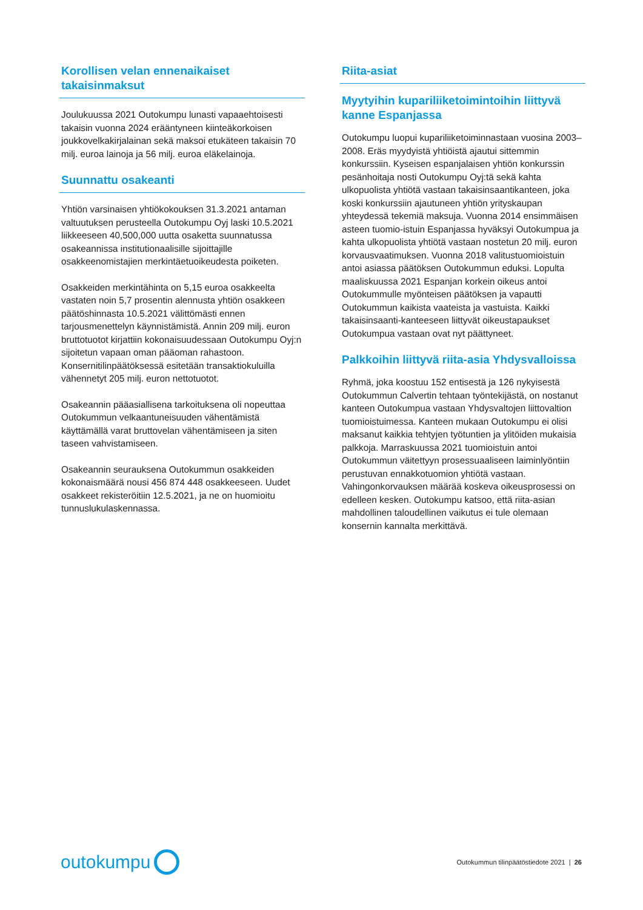Korollisen velan ennenaikaiset takaisinmaksut
Joulukuussa 2021 Outokumpu lunasti vapaaehtoisesti takaisin vuonna 2024 erääntyneen kiinteäkorkoisen joukkovelkakirjalainan sekä maksoi etukäteen takaisin 70 milj. euroa lainoja ja 56 milj. euroa eläkelainoja.
Suunnattu osakeanti
Yhtiön varsinaisen yhtiökokouksen 31.3.2021 antaman valtuutuksen perusteella Outokumpu Oyj laski 10.5.2021 liikkeeseen 40,500,000 uutta osaketta suunnatussa osakeannissa institutionaalisille sijoittajille osakkeenomistajien merkintäetuoikeudesta poiketen.
Osakkeiden merkintähinta on 5,15 euroa osakkeelta vastaten noin 5,7 prosentin alennusta yhtiön osakkeen päätöshinnasta 10.5.2021 välittömästi ennen tarjousmenettelyn käynnistämistä. Annin 209 milj. euron bruttotuotot kirjattiin kokonaisuudessaan Outokumpu Oyj:n sijoitetun vapaan oman pääoman rahastoon. Konsernitilinpäätöksessä esitetään transaktiokuluilla vähennetyt 205 milj. euron nettotuotot.
Osakeannin pääasiallisena tarkoituksena oli nopeuttaa Outokummun velkaantuneisuuden vähentämistä käyttämällä varat bruttovelan vähentämiseen ja siten taseen vahvistamiseen.
Osakeannin seurauksena Outokummun osakkeiden kokonaismäärä nousi 456 874 448 osakkeeseen. Uudet osakkeet rekisteröitiin 12.5.2021, ja ne on huomioitu tunnuslukulaskennassa.
Riita-asiat
Myytyihin kupariliiketoimintoihin liittyvä kanne Espanjassa
Outokumpu luopui kupariliiketoiminnastaan vuosina 2003–2008. Eräs myydyistä yhtiöistä ajautui sittemmin konkurssiin. Kyseisen espanjalaisen yhtiön konkurssin pesänhoitaja nosti Outokumpu Oyj:tä sekä kahta ulkopuolista yhtiötä vastaan takaisinsaantikanteen, joka koski konkurssiin ajautuneen yhtiön yrityskaupan yhteydessä tekemiä maksuja. Vuonna 2014 ensimmäisen asteen tuomio-istuin Espanjassa hyväksyi Outokumpua ja kahta ulkopuolista yhtiötä vastaan nostetun 20 milj. euron korvausvaatimuksen. Vuonna 2018 valitustuomioistuin antoi asiassa päätöksen Outokummun eduksi. Lopulta maaliskuussa 2021 Espanjan korkein oikeus antoi Outokummulle myönteisen päätöksen ja vapautti Outokummun kaikista vaateista ja vastuista. Kaikki takaisinsaanti-kanteeseen liittyvät oikeustapaukset Outokumpua vastaan ovat nyt päättyneet.
Palkkoihin liittyvä riita-asia Yhdysvalloissa
Ryhmä, joka koostuu 152 entisestä ja 126 nykyisestä Outokummun Calvertin tehtaan työntekijästä, on nostanut kanteen Outokumpua vastaan Yhdysvaltojen liittovaltion tuomioistuimessa. Kanteen mukaan Outokumpu ei olisi maksanut kaikkia tehtyjen työtuntien ja ylitöiden mukaisia palkkoja. Marraskuussa 2021 tuomioistuin antoi Outokummun väitettyyn prosessuaaliseen laiminlyöntiin perustuvan ennakkotuomion yhtiötä vastaan. Vahingonkorvauksen määrää koskeva oikeusprosessi on edelleen kesken. Outokumpu katsoo, että riita-asian mahdollinen taloudellinen vaikutus ei tule olemaan konsernin kannalta merkittävä.
outokumpu
Outokummun tilinpäätöstiedote 2021 | 26